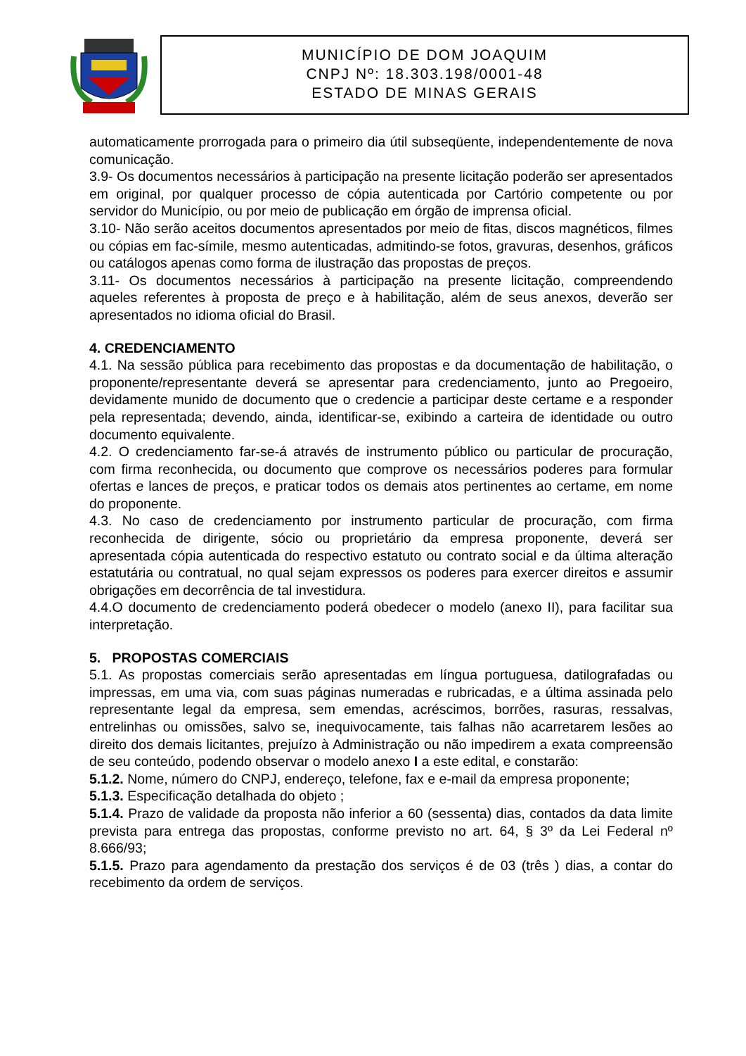MUNICÍPIO DE DOM JOAQUIM
CNPJ Nº: 18.303.198/0001-48
ESTADO DE MINAS GERAIS
automaticamente prorrogada para o primeiro dia útil subseqüente, independentemente de nova comunicação.
3.9- Os documentos necessários à participação na presente licitação poderão ser apresentados em original, por qualquer processo de cópia autenticada por Cartório competente ou por servidor do Município, ou por meio de publicação em órgão de imprensa oficial.
3.10- Não serão aceitos documentos apresentados por meio de fitas, discos magnéticos, filmes ou cópias em fac-símile, mesmo autenticadas, admitindo-se fotos, gravuras, desenhos, gráficos ou catálogos apenas como forma de ilustração das propostas de preços.
3.11- Os documentos necessários à participação na presente licitação, compreendendo aqueles referentes à proposta de preço e à habilitação, além de seus anexos, deverão ser apresentados no idioma oficial do Brasil.
4. CREDENCIAMENTO
4.1. Na sessão pública para recebimento das propostas e da documentação de habilitação, o proponente/representante deverá se apresentar para credenciamento, junto ao Pregoeiro, devidamente munido de documento que o credencie a participar deste certame e a responder pela representada; devendo, ainda, identificar-se, exibindo a carteira de identidade ou outro documento equivalente.
4.2. O credenciamento far-se-á através de instrumento público ou particular de procuração, com firma reconhecida, ou documento que comprove os necessários poderes para formular ofertas e lances de preços, e praticar todos os demais atos pertinentes ao certame, em nome do proponente.
4.3. No caso de credenciamento por instrumento particular de procuração, com firma reconhecida de dirigente, sócio ou proprietário da empresa proponente, deverá ser apresentada cópia autenticada do respectivo estatuto ou contrato social e da última alteração estatutária ou contratual, no qual sejam expressos os poderes para exercer direitos e assumir obrigações em decorrência de tal investidura.
4.4.O documento de credenciamento poderá obedecer o modelo (anexo II), para facilitar sua interpretação.
5. PROPOSTAS COMERCIAIS
5.1. As propostas comerciais serão apresentadas em língua portuguesa, datilografadas ou impressas, em uma via, com suas páginas numeradas e rubricadas, e a última assinada pelo representante legal da empresa, sem emendas, acréscimos, borrões, rasuras, ressalvas, entrelinhas ou omissões, salvo se, inequivocamente, tais falhas não acarretarem lesões ao direito dos demais licitantes, prejuízo à Administração ou não impedirem a exata compreensão de seu conteúdo, podendo observar o modelo anexo I a este edital, e constarão:
5.1.2. Nome, número do CNPJ, endereço, telefone, fax e e-mail da empresa proponente;
5.1.3. Especificação detalhada do objeto ;
5.1.4. Prazo de validade da proposta não inferior a 60 (sessenta) dias, contados da data limite prevista para entrega das propostas, conforme previsto no art. 64, § 3º da Lei Federal nº 8.666/93;
5.1.5. Prazo para agendamento da prestação dos serviços é de 03 (três ) dias, a contar do recebimento da ordem de serviços.